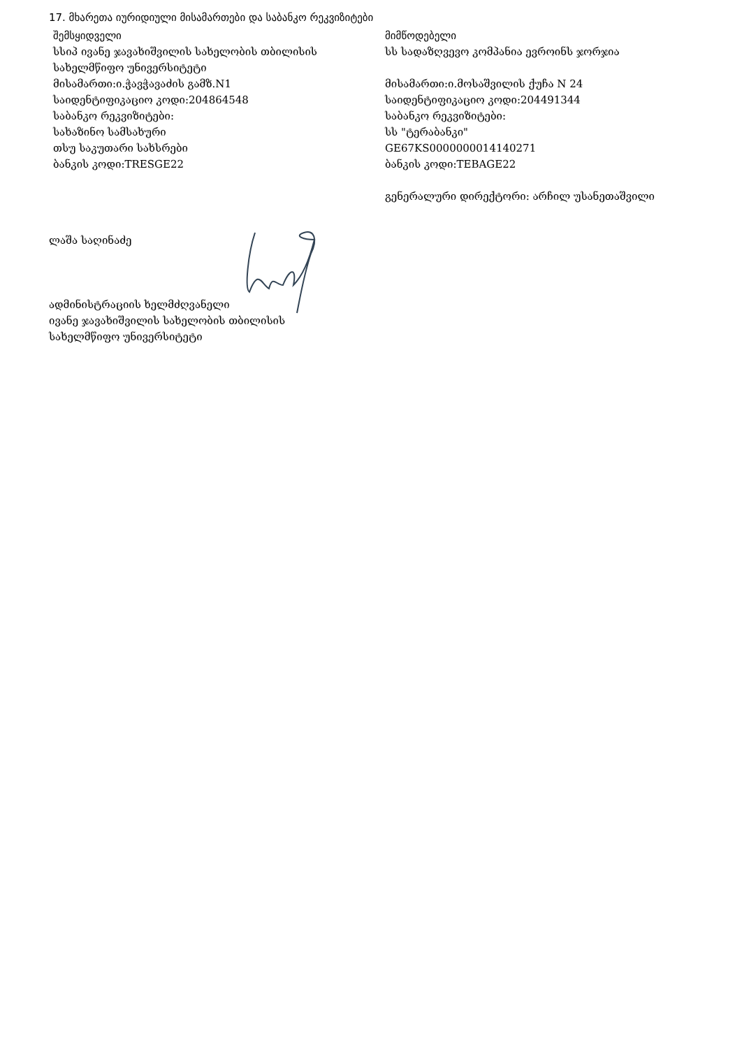17. მხარეთა იურიდიული მისამართები და საბანკო რეკვიზიტები
შემსყიდველი
სსიპ ივანე ჯავახიშვილის სახელობის თბილისის სახელმწიფო უნივერსიტეტი
მისამართი:ი.ჭავჭავაძის გამზ.N1
საიდენტიფიკაციო კოდი:204864548
საბანკო რეკვიზიტები:
სახაზინო სამსახური
თსუ საკუთარი სახსრები
ბანკის კოდი:TRESGE22
მიმწოდებელი
სს სადაზღვევო კომპანია ევროინს ჯორჯია
მისამართი:ი.მოსაშვილის ქუჩა N 24
საიდენტიფიკაციო კოდი:204491344
საბანკო რეკვიზიტები:
სს "ტერაბანკი"
GE67KS0000000014140271
ბანკის კოდი:TEBAGE22
გენერალური დირექტორი: არჩილ უსანეთაშვილი
ლაშა საღინაძე
ადმინისტრაციის ხელმძღვანელი
ივანე ჯავახიშვილის სახელობის თბილისის
სახელმწიფო უნივერსიტეტი